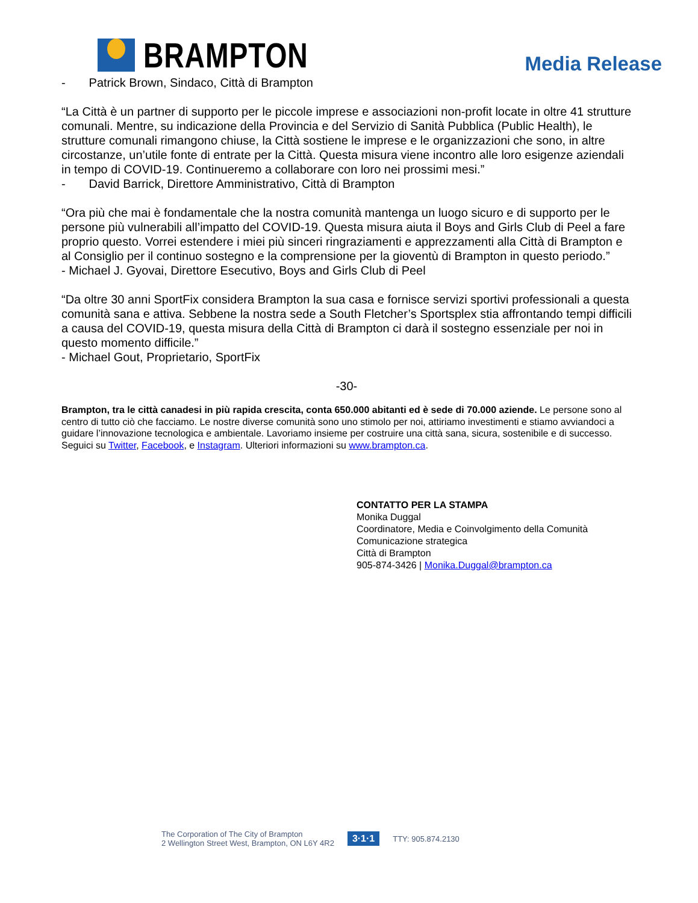BRAMPTON
Media Release
- Patrick Brown, Sindaco, Città di Brampton
“La Città è un partner di supporto per le piccole imprese e associazioni non-profit locate in oltre 41 strutture comunali. Mentre, su indicazione della Provincia e del Servizio di Sanità Pubblica (Public Health), le strutture comunali rimangono chiuse, la Città sostiene le imprese e le organizzazioni che sono, in altre circostanze, un’utile fonte di entrate per la Città. Questa misura viene incontro alle loro esigenze aziendali in tempo di COVID-19. Continueremo a collaborare con loro nei prossimi mesi.”
- David Barrick, Direttore Amministrativo, Città di Brampton
“Ora più che mai è fondamentale che la nostra comunità mantenga un luogo sicuro e di supporto per le persone più vulnerabili all’impatto del COVID-19. Questa misura aiuta il Boys and Girls Club di Peel a fare proprio questo. Vorrei estendere i miei più sinceri ringraziamenti e apprezzamenti alla Città di Brampton e al Consiglio per il continuo sostegno e la comprensione per la gioventù di Brampton in questo periodo.”
- Michael J. Gyovai, Direttore Esecutivo, Boys and Girls Club di Peel
“Da oltre 30 anni SportFix considera Brampton la sua casa e fornisce servizi sportivi professionali a questa comunità sana e attiva. Sebbene la nostra sede a South Fletcher’s Sportsplex stia affrontando tempi difficili a causa del COVID-19, questa misura della Città di Brampton ci darà il sostegno essenziale per noi in questo momento difficile.”
- Michael Gout, Proprietario, SportFix
-30-
Brampton, tra le città canadesi in più rapida crescita, conta 650.000 abitanti ed è sede di 70.000 aziende. Le persone sono al centro di tutto ciò che facciamo. Le nostre diverse comunità sono uno stimolo per noi, attiriamo investimenti e stiamo avviandoci a guidare l’innovazione tecnologica e ambientale. Lavoriamo insieme per costruire una città sana, sicura, sostenibile e di successo. Seguici su Twitter, Facebook, e Instagram. Ulteriori informazioni su www.brampton.ca.
CONTATTO PER LA STAMPA
Monika Duggal
Coordinatore, Media e Coinvolgimento della Comunità
Comunicazione strategica
Città di Brampton
905-874-3426 | Monika.Duggal@brampton.ca
The Corporation of The City of Brampton
2 Wellington Street West, Brampton, ON L6Y 4R2
3·1·1
TTY: 905.874.2130